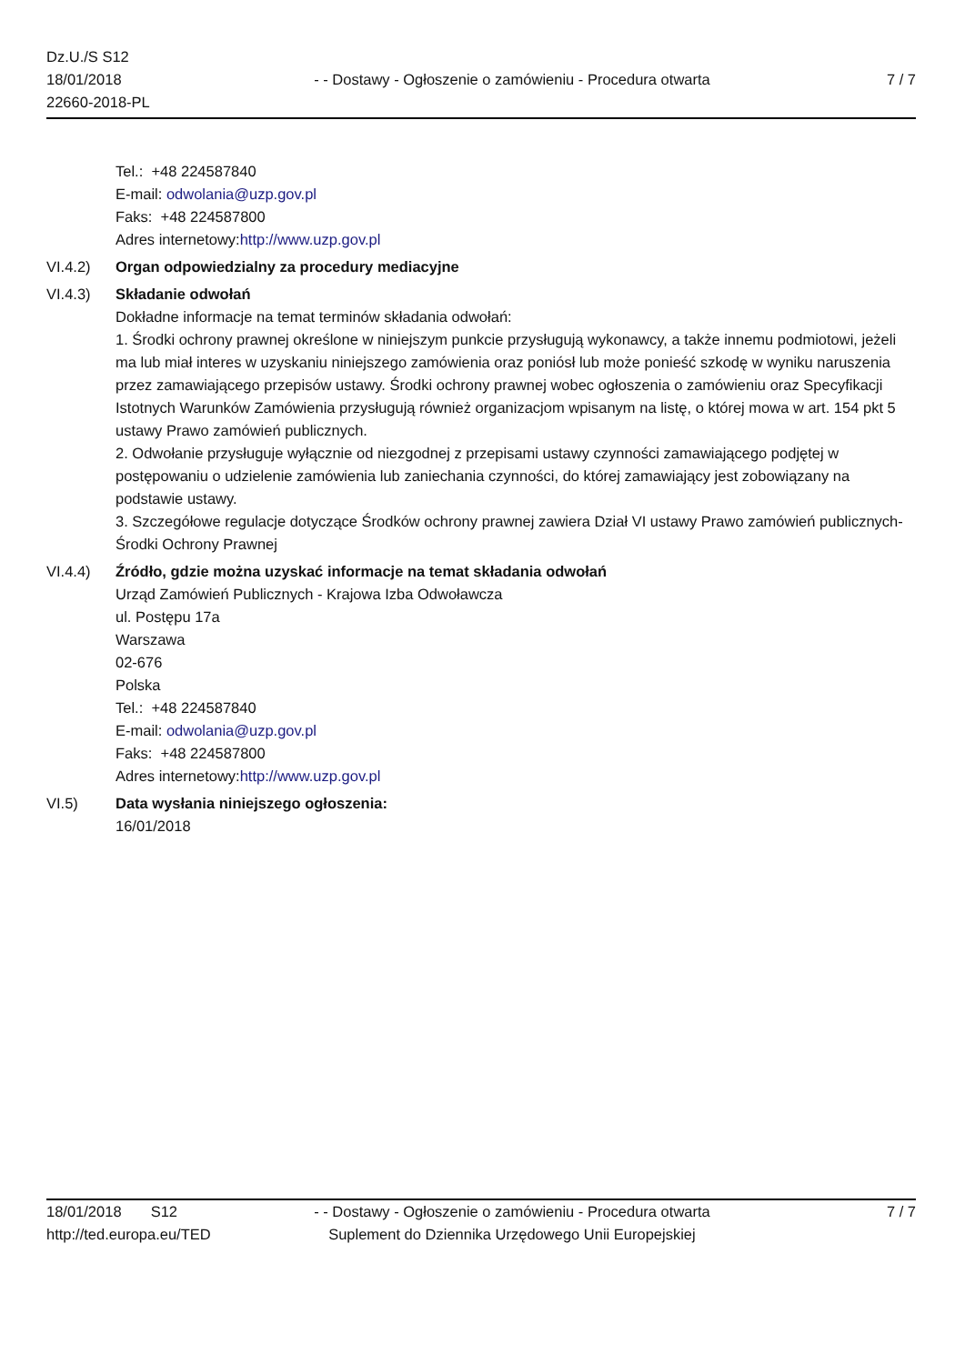Dz.U./S S12
18/01/2018
22660-2018-PL
- - Dostawy - Ogłoszenie o zamówieniu - Procedura otwarta
7 / 7
Tel.: +48 224587840
E-mail: odwolania@uzp.gov.pl
Faks: +48 224587800
Adres internetowy:http://www.uzp.gov.pl
VI.4.2) Organ odpowiedzialny za procedury mediacyjne
VI.4.3) Składanie odwołań
Dokładne informacje na temat terminów składania odwołań:
1. Środki ochrony prawnej określone w niniejszym punkcie przysługują wykonawcy, a także innemu podmiotowi, jeżeli ma lub miał interes w uzyskaniu niniejszego zamówienia oraz poniósł lub może ponieść szkodę w wyniku naruszenia przez zamawiającego przepisów ustawy. Środki ochrony prawnej wobec ogłoszenia o zamówieniu oraz Specyfikacji Istotnych Warunków Zamówienia przysługują również organizacjom wpisanym na listę, o której mowa w art. 154 pkt 5 ustawy Prawo zamówień publicznych.
2. Odwołanie przysługuje wyłącznie od niezgodnej z przepisami ustawy czynności zamawiającego podjętej w postępowaniu o udzielenie zamówienia lub zaniechania czynności, do której zamawiający jest zobowiązany na podstawie ustawy.
3. Szczegółowe regulacje dotyczące Środków ochrony prawnej zawiera Dział VI ustawy Prawo zamówień publicznych-Środki Ochrony Prawnej
VI.4.4) Źródło, gdzie można uzyskać informacje na temat składania odwołań
Urząd Zamówień Publicznych - Krajowa Izba Odwoławcza
ul. Postępu 17a
Warszawa
02-676
Polska
Tel.: +48 224587840
E-mail: odwolania@uzp.gov.pl
Faks: +48 224587800
Adres internetowy:http://www.uzp.gov.pl
VI.5) Data wysłania niniejszego ogłoszenia:
16/01/2018
18/01/2018 S12
http://ted.europa.eu/TED
- - Dostawy - Ogłoszenie o zamówieniu - Procedura otwarta
Suplement do Dziennika Urzędowego Unii Europejskiej
7 / 7